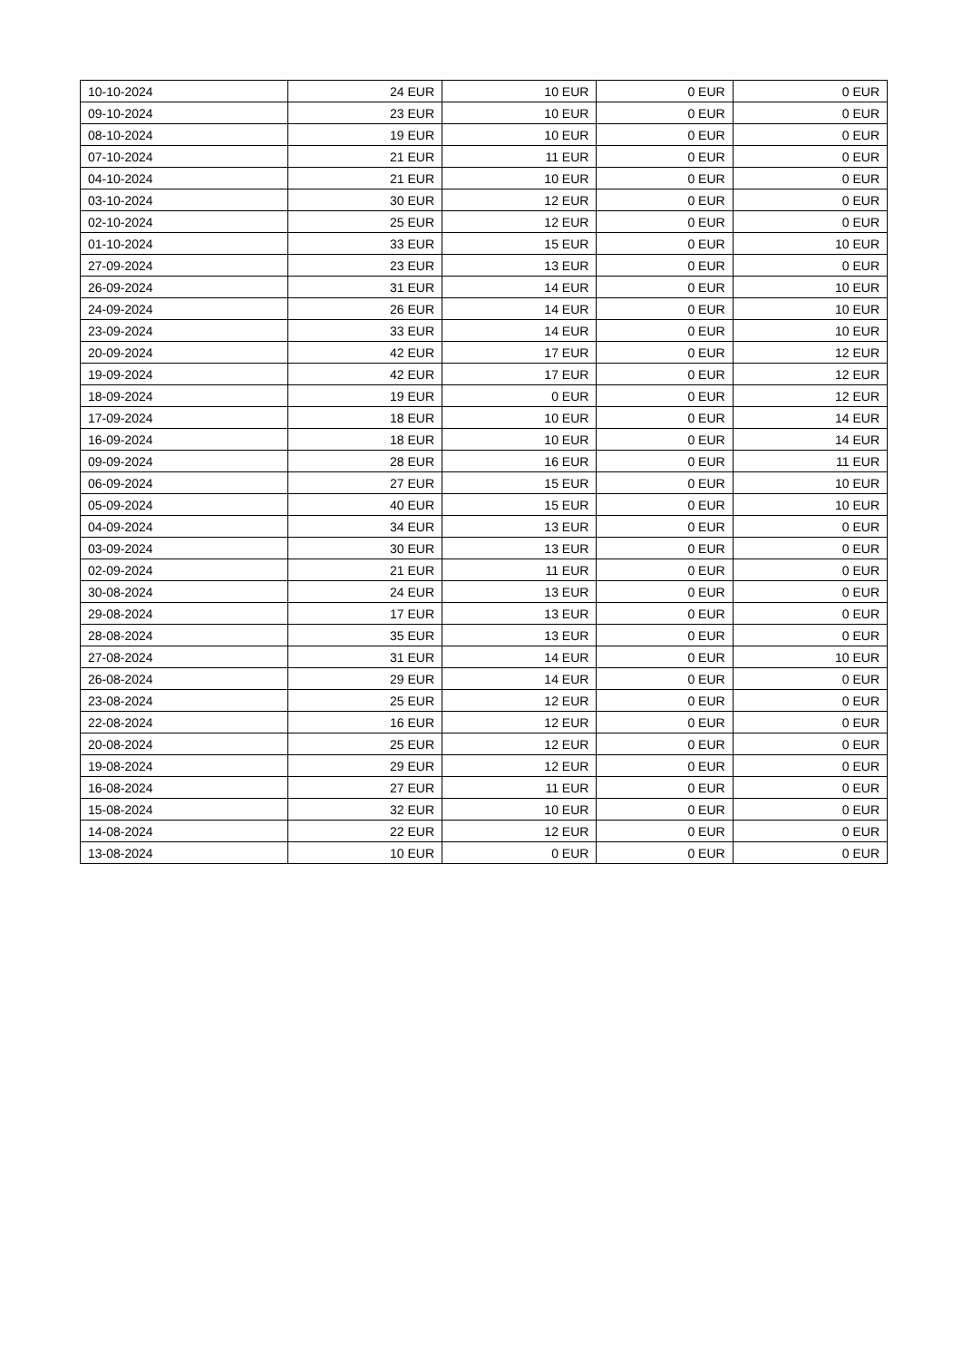| 10-10-2024 | 24 EUR | 10 EUR | 0 EUR | 0 EUR |
| 09-10-2024 | 23 EUR | 10 EUR | 0 EUR | 0 EUR |
| 08-10-2024 | 19 EUR | 10 EUR | 0 EUR | 0 EUR |
| 07-10-2024 | 21 EUR | 11 EUR | 0 EUR | 0 EUR |
| 04-10-2024 | 21 EUR | 10 EUR | 0 EUR | 0 EUR |
| 03-10-2024 | 30 EUR | 12 EUR | 0 EUR | 0 EUR |
| 02-10-2024 | 25 EUR | 12 EUR | 0 EUR | 0 EUR |
| 01-10-2024 | 33 EUR | 15 EUR | 0 EUR | 10 EUR |
| 27-09-2024 | 23 EUR | 13 EUR | 0 EUR | 0 EUR |
| 26-09-2024 | 31 EUR | 14 EUR | 0 EUR | 10 EUR |
| 24-09-2024 | 26 EUR | 14 EUR | 0 EUR | 10 EUR |
| 23-09-2024 | 33 EUR | 14 EUR | 0 EUR | 10 EUR |
| 20-09-2024 | 42 EUR | 17 EUR | 0 EUR | 12 EUR |
| 19-09-2024 | 42 EUR | 17 EUR | 0 EUR | 12 EUR |
| 18-09-2024 | 19 EUR | 0 EUR | 0 EUR | 12 EUR |
| 17-09-2024 | 18 EUR | 10 EUR | 0 EUR | 14 EUR |
| 16-09-2024 | 18 EUR | 10 EUR | 0 EUR | 14 EUR |
| 09-09-2024 | 28 EUR | 16 EUR | 0 EUR | 11 EUR |
| 06-09-2024 | 27 EUR | 15 EUR | 0 EUR | 10 EUR |
| 05-09-2024 | 40 EUR | 15 EUR | 0 EUR | 10 EUR |
| 04-09-2024 | 34 EUR | 13 EUR | 0 EUR | 0 EUR |
| 03-09-2024 | 30 EUR | 13 EUR | 0 EUR | 0 EUR |
| 02-09-2024 | 21 EUR | 11 EUR | 0 EUR | 0 EUR |
| 30-08-2024 | 24 EUR | 13 EUR | 0 EUR | 0 EUR |
| 29-08-2024 | 17 EUR | 13 EUR | 0 EUR | 0 EUR |
| 28-08-2024 | 35 EUR | 13 EUR | 0 EUR | 0 EUR |
| 27-08-2024 | 31 EUR | 14 EUR | 0 EUR | 10 EUR |
| 26-08-2024 | 29 EUR | 14 EUR | 0 EUR | 0 EUR |
| 23-08-2024 | 25 EUR | 12 EUR | 0 EUR | 0 EUR |
| 22-08-2024 | 16 EUR | 12 EUR | 0 EUR | 0 EUR |
| 20-08-2024 | 25 EUR | 12 EUR | 0 EUR | 0 EUR |
| 19-08-2024 | 29 EUR | 12 EUR | 0 EUR | 0 EUR |
| 16-08-2024 | 27 EUR | 11 EUR | 0 EUR | 0 EUR |
| 15-08-2024 | 32 EUR | 10 EUR | 0 EUR | 0 EUR |
| 14-08-2024 | 22 EUR | 12 EUR | 0 EUR | 0 EUR |
| 13-08-2024 | 10 EUR | 0 EUR | 0 EUR | 0 EUR |